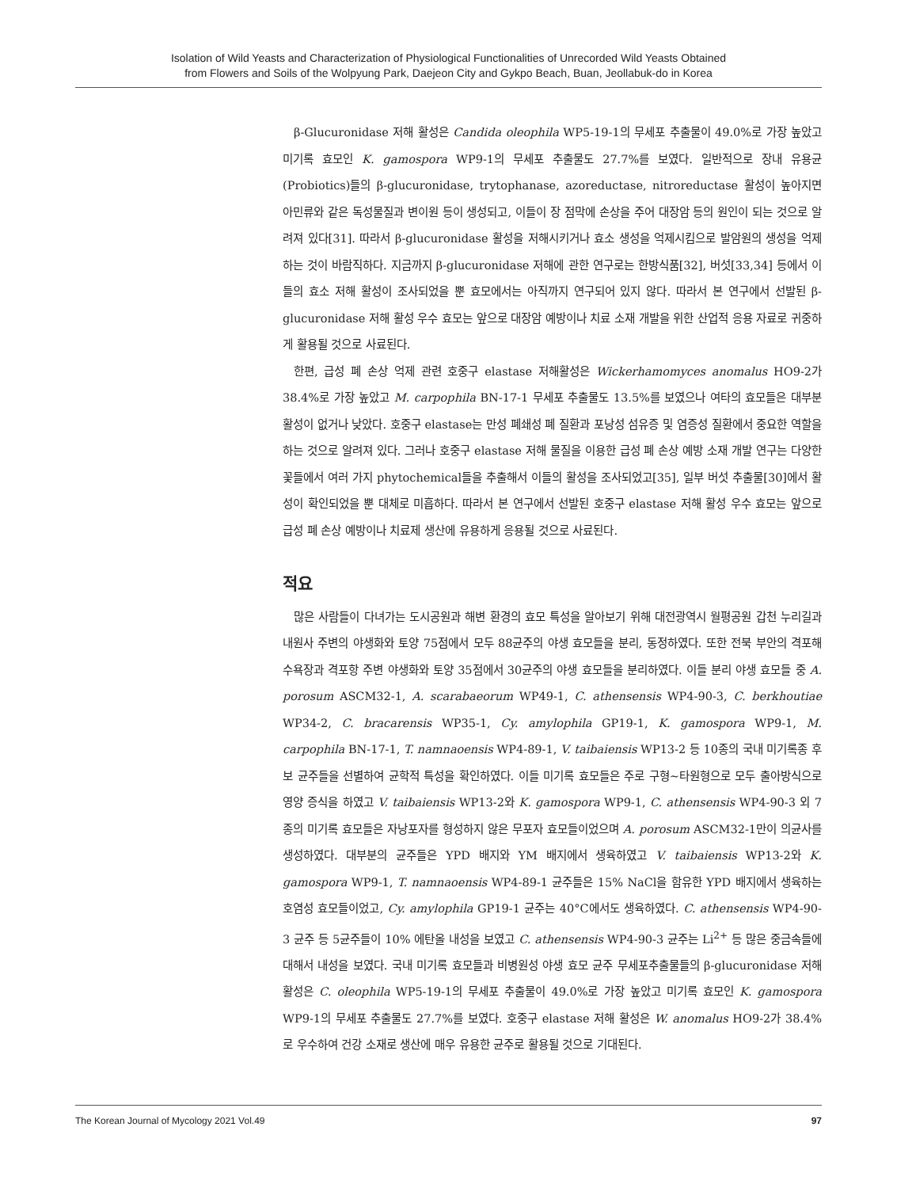Isolation of Wild Yeasts and Characterization of Physiological Functionalities of Unrecorded Wild Yeasts Obtained
from Flowers and Soils of the Wolpyung Park, Daejeon City and Gykpo Beach, Buan, Jeollabuk-do in Korea
β-Glucuronidase 저해 활성은 Candida oleophila WP5-19-1의 무세포 추출물이 49.0%로 가장 높았고 미기록 효모인 K. gamospora WP9-1의 무세포 추출물도 27.7%를 보였다. 일반적으로 장내 유용균(Probiotics)들의 β-glucuronidase, trytophanase, azoreductase, nitroreductase 활성이 높아지면 아민류와 같은 독성물질과 변이원 등이 생성되고, 이들이 장 점막에 손상을 주어 대장암 등의 원인이 되는 것으로 알려져 있다[31]. 따라서 β-glucuronidase 활성을 저해시키거나 효소 생성을 억제시킴으로 발암원의 생성을 억제하는 것이 바람직하다. 지금까지 β-glucuronidase 저해에 관한 연구로는 한방식품[32], 버섯[33,34] 등에서 이들의 효소 저해 활성이 조사되었을 뿐 효모에서는 아직까지 연구되어 있지 않다. 따라서 본 연구에서 선발된 β-glucuronidase 저해 활성 우수 효모는 앞으로 대장암 예방이나 치료 소재 개발을 위한 산업적 응용 자료로 귀중하게 활용될 것으로 사료된다.
한편, 급성 폐 손상 억제 관련 호중구 elastase 저해활성은 Wickerhamomyces anomalus HO9-2가 38.4%로 가장 높았고 M. carpophila BN-17-1 무세포 추출물도 13.5%를 보였으나 여타의 효모들은 대부분 활성이 없거나 낮았다. 호중구 elastase는 만성 폐쇄성 폐 질환과 포낭성 섬유증 및 염증성 질환에서 중요한 역할을 하는 것으로 알려져 있다. 그러나 호중구 elastase 저해 물질을 이용한 급성 폐 손상 예방 소재 개발 연구는 다양한 꽃들에서 여러 가지 phytochemical들을 추출해서 이들의 활성을 조사되었고[35], 일부 버섯 추출물[30]에서 활성이 확인되었을 뿐 대체로 미흡하다. 따라서 본 연구에서 선발된 호중구 elastase 저해 활성 우수 효모는 앞으로 급성 폐 손상 예방이나 치료제 생산에 유용하게 응용될 것으로 사료된다.
적요
많은 사람들이 다녀가는 도시공원과 해변 환경의 효모 특성을 알아보기 위해 대전광역시 월평공원 갑천 누리길과 내원사 주변의 야생화와 토양 75점에서 모두 88균주의 야생 효모들을 분리, 동정하였다. 또한 전북 부안의 격포해수욕장과 격포항 주변 야생화와 토양 35점에서 30균주의 야생 효모들을 분리하였다. 이들 분리 야생 효모들 중 A. porosum ASCM32-1, A. scarabaeorum WP49-1, C. athensensis WP4-90-3, C. berkhoutiae WP34-2, C. bracarensis WP35-1, Cy. amylophila GP19-1, K. gamospora WP9-1, M. carpophila BN-17-1, T. namnaoensis WP4-89-1, V. taibaiensis WP13-2 등 10종의 국내 미기록종 후보 균주들을 선별하여 균학적 특성을 확인하였다. 이들 미기록 효모들은 주로 구형~타원형으로 모두 출아방식으로 영양 증식을 하였고 V. taibaiensis WP13-2와 K. gamospora WP9-1, C. athensensis WP4-90-3 외 7종의 미기록 효모들은 자낭포자를 형성하지 않은 무포자 효모들이었으며 A. porosum ASCM32-1만이 의균사를 생성하였다. 대부분의 균주들은 YPD 배지와 YM 배지에서 생육하였고 V. taibaiensis WP13-2와 K. gamospora WP9-1, T. namnaoensis WP4-89-1 균주들은 15% NaCl을 함유한 YPD 배지에서 생육하는 호염성 효모들이었고, Cy. amylophila GP19-1 균주는 40°C에서도 생육하였다. C. athensensis WP4-90-3 균주 등 5균주들이 10% 에탄올 내성을 보였고 C. athensensis WP4-90-3 균주는 Li<sup>2+</sup> 등 많은 중금속들에 대해서 내성을 보였다. 국내 미기록 효모들과 비병원성 야생 효모 균주 무세포추출물들의 β-glucuronidase 저해 활성은 C. oleophila WP5-19-1의 무세포 추출물이 49.0%로 가장 높았고 미기록 효모인 K. gamospora WP9-1의 무세포 추출물도 27.7%를 보였다. 호중구 elastase 저해 활성은 W. anomalus HO9-2가 38.4%로 우수하여 건강 소재로 생산에 매우 유용한 균주로 활용될 것으로 기대된다.
The Korean Journal of Mycology 2021 Vol.49 97